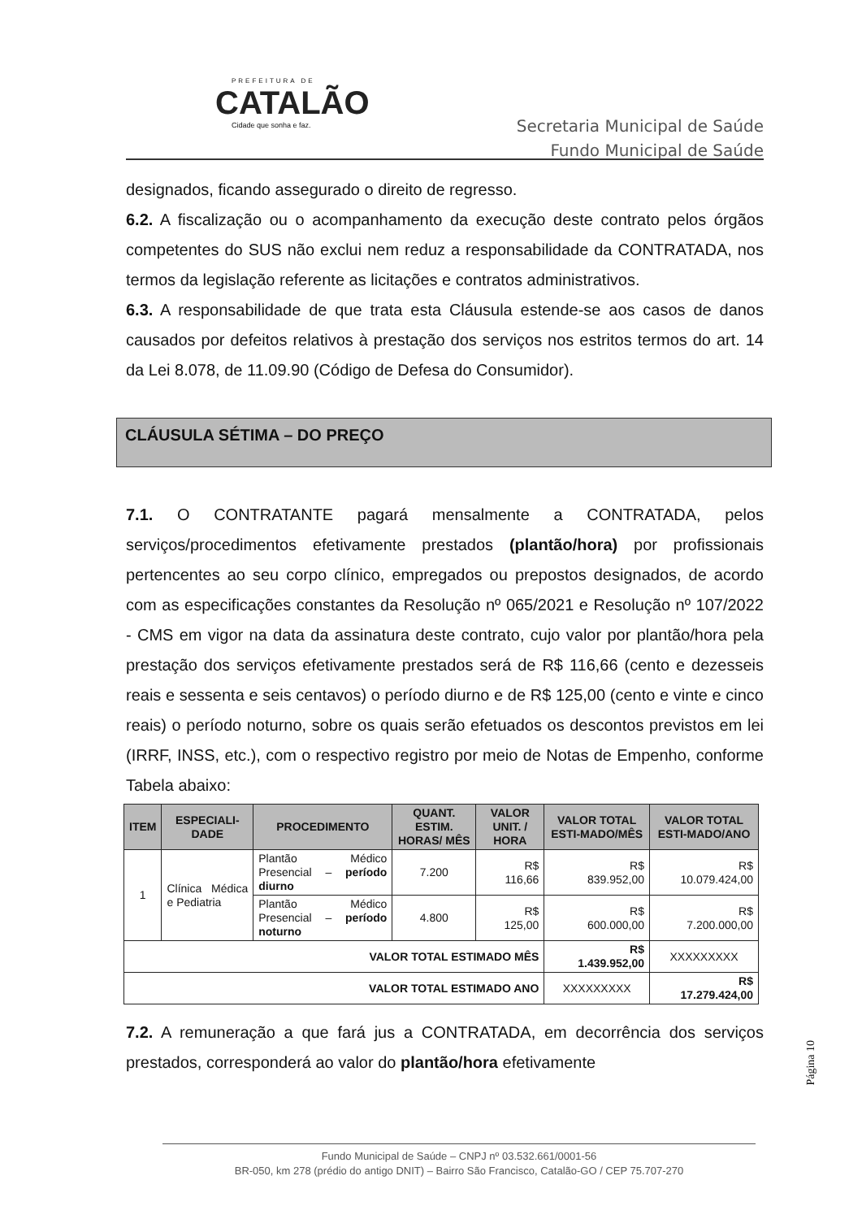PREFEITURA DE
CATALÃO
Cidade que sonha e faz.
Secretaria Municipal de Saúde
Fundo Municipal de Saúde
designados, ficando assegurado o direito de regresso.
6.2. A fiscalização ou o acompanhamento da execução deste contrato pelos órgãos competentes do SUS não exclui nem reduz a responsabilidade da CONTRATADA, nos termos da legislação referente as licitações e contratos administrativos.
6.3. A responsabilidade de que trata esta Cláusula estende-se aos casos de danos causados por defeitos relativos à prestação dos serviços nos estritos termos do art. 14 da Lei 8.078, de 11.09.90 (Código de Defesa do Consumidor).
CLÁUSULA SÉTIMA – DO PREÇO
7.1. O CONTRATANTE pagará mensalmente a CONTRATADA, pelos serviços/procedimentos efetivamente prestados (plantão/hora) por profissionais pertencentes ao seu corpo clínico, empregados ou prepostos designados, de acordo com as especificações constantes da Resolução nº 065/2021 e Resolução nº 107/2022 - CMS em vigor na data da assinatura deste contrato, cujo valor por plantão/hora pela prestação dos serviços efetivamente prestados será de R$ 116,66 (cento e dezesseis reais e sessenta e seis centavos) o período diurno e de R$ 125,00 (cento e vinte e cinco reais) o período noturno, sobre os quais serão efetuados os descontos previstos em lei (IRRF, INSS, etc.), com o respectivo registro por meio de Notas de Empenho, conforme Tabela abaixo:
| ITEM | ESPECIALI- DADE | PROCEDIMENTO | QUANT. ESTIM. HORAS/ MÊS | VALOR UNIT. / HORA | VALOR TOTAL ESTI-MADO/MÊS | VALOR TOTAL ESTI-MADO/ANO |
| --- | --- | --- | --- | --- | --- | --- |
| 1 | Clínica Médica e Pediatria | Plantão Médico Presencial – período diurno | 7.200 | R$ 116,66 | R$ 839.952,00 | R$ 10.079.424,00 |
| | | Plantão Médico Presencial – período noturno | 4.800 | R$ 125,00 | R$ 600.000,00 | R$ 7.200.000,00 |
| VALOR TOTAL ESTIMADO MÊS | | | | | R$ 1.439.952,00 | XXXXXXXXX |
| VALOR TOTAL ESTIMADO ANO | | | | | XXXXXXXXX | R$ 17.279.424,00 |
7.2. A remuneração a que fará jus a CONTRATADA, em decorrência dos serviços prestados, corresponderá ao valor do plantão/hora efetivamente
Página 10
Fundo Municipal de Saúde – CNPJ nº 03.532.661/0001-56
BR-050, km 278 (prédio do antigo DNIT) – Bairro São Francisco, Catalão-GO / CEP 75.707-270